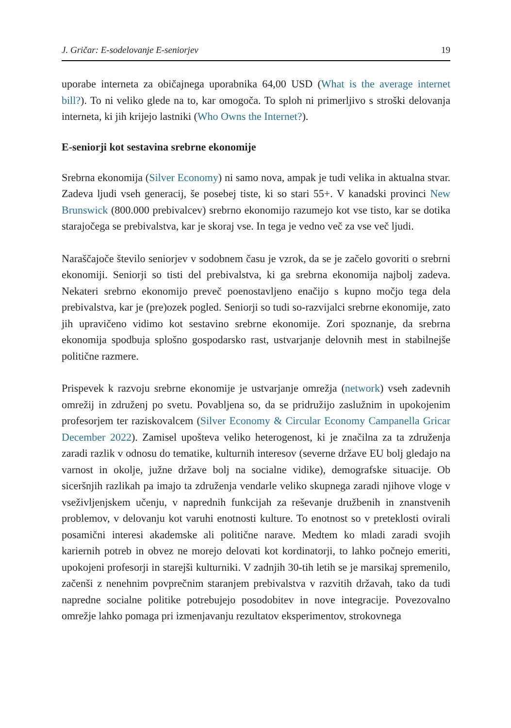J. Gričar: E-sodelovanje E-seniorjev 19
uporabe interneta za običajnega uporabnika 64,00 USD (What is the average internet bill?). To ni veliko glede na to, kar omogoča. To sploh ni primerljivo s stroški delovanja interneta, ki jih krijejo lastniki (Who Owns the Internet?).
E-seniorji kot sestavina srebrne ekonomije
Srebrna ekonomija (Silver Economy) ni samo nova, ampak je tudi velika in aktualna stvar. Zadeva ljudi vseh generacij, še posebej tiste, ki so stari 55+. V kanadski provinci New Brunswick (800.000 prebivalcev) srebrno ekonomijo razumejo kot vse tisto, kar se dotika starajočega se prebivalstva, kar je skoraj vse. In tega je vedno več za vse več ljudi.
Naraščajoče število seniorjev v sodobnem času je vzrok, da se je začelo govoriti o srebrni ekonomiji. Seniorji so tisti del prebivalstva, ki ga srebrna ekonomija najbolj zadeva. Nekateri srebrno ekonomijo preveč poenostavljeno enačijo s kupno močjo tega dela prebivalstva, kar je (pre)ozek pogled. Seniorji so tudi so-razvijalci srebrne ekonomije, zato jih upravičeno vidimo kot sestavino srebrne ekonomije. Zori spoznanje, da srebrna ekonomija spodbuja splošno gospodarsko rast, ustvarjanje delovnih mest in stabilnejše politične razmere.
Prispevek k razvoju srebrne ekonomije je ustvarjanje omrežja (network) vseh zadevnih omrežij in združenj po svetu. Povabljena so, da se pridružijo zaslužnim in upokojenim profesorjem ter raziskovalcem (Silver Economy & Circular Economy Campanella Gricar December 2022). Zamisel upošteva veliko heterogenost, ki je značilna za ta združenja zaradi razlik v odnosu do tematike, kulturnih interesov (severne države EU bolj gledajo na varnost in okolje, južne države bolj na socialne vidike), demografske situacije. Ob siceršnjih razlikah pa imajo ta združenja vendarle veliko skupnega zaradi njihove vloge v vseživljenjskem učenju, v naprednih funkcijah za reševanje družbenih in znanstvenih problemov, v delovanju kot varuhi enotnosti kulture. To enotnost so v preteklosti ovirali posamični interesi akademske ali politične narave. Medtem ko mladi zaradi svojih kariernih potreb in obvez ne morejo delovati kot kordinatorji, to lahko počnejo emeriti, upokojeni profesorji in starejši kulturniki. V zadnjih 30-tih letih se je marsikaj spremenilo, začenši z nenehnim povprečnim staranjem prebivalstva v razvitih državah, tako da tudi napredne socialne politike potrebujejo posodobitev in nove integracije. Povezovalno omrežje lahko pomaga pri izmenjavanju rezultatov eksperimentov, strokovnega